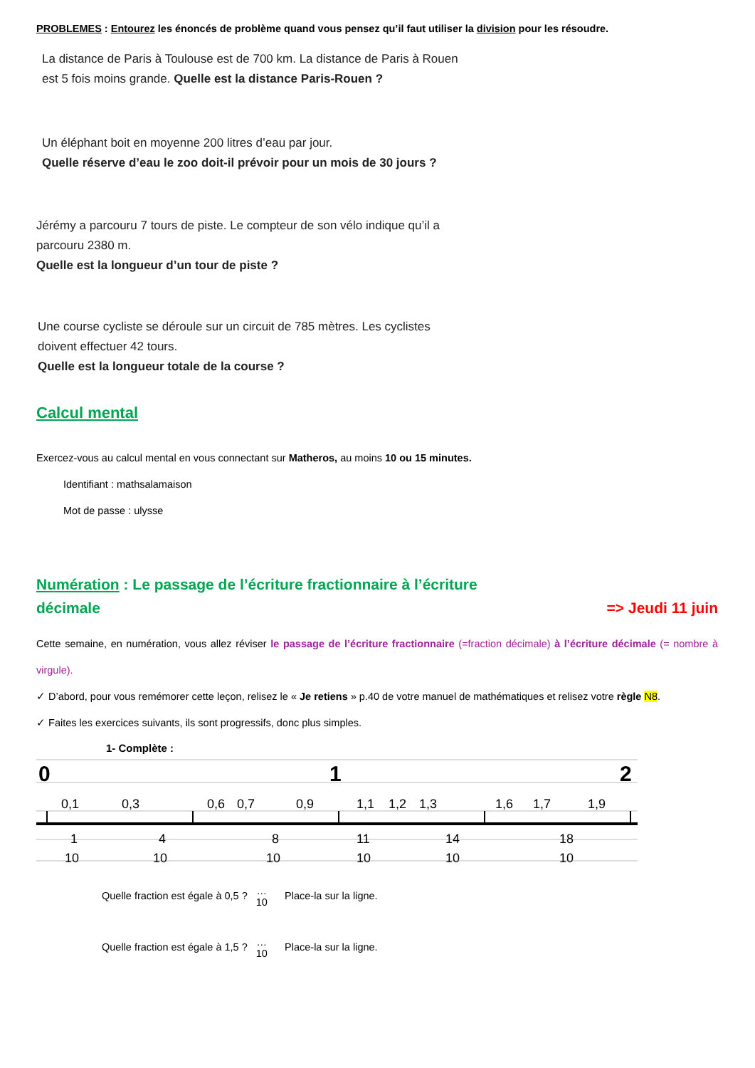PROBLEMES : Entourez les énoncés de problème quand vous pensez qu’il faut utiliser la division pour les résoudre.
La distance de Paris à Toulouse est de 700 km. La distance de Paris à Rouen
est 5 fois moins grande. Quelle est la distance Paris-Rouen ?
Un éléphant boit en moyenne 200 litres d’eau par jour.
Quelle réserve d’eau le zoo doit-il prévoir pour un mois de 30 jours ?
Jérémy a parcouru 7 tours de piste. Le compteur de son vélo indique qu’il a
parcouru 2380 m.
Quelle est la longueur d’un tour de piste ?
Une course cycliste se déroule sur un circuit de 785 mètres. Les cyclistes
doivent effectuer 42 tours.
Quelle est la longueur totale de la course ?
Calcul mental
Exercez-vous au calcul mental en vous connectant sur Matheros, au moins 10 ou 15 minutes.
Identifiant : mathsalamaison
Mot de passe : ulysse
Numération : Le passage de l’écriture fractionnaire à l’écriture
décimale => Jeudi 11 juin
Cette semaine, en numération, vous allez réviser le passage de l’écriture fractionnaire (=fraction décimale) à l’écriture décimale (= nombre à virgule).
✓ D’abord, pour vous remémorer cette leçon, relisez le « Je retiens » p.40 de votre manuel de mathématiques et relisez votre règle N8.
✓ Faites les exercices suivants, ils sont progressifs, donc plus simples.
1- Complète :
0
1
2
0,1
0,3
0,6
0,7
0,9
1,1
1,2
1,3
1,6
1,7
1,9
1
10
4
10
8
10
11
10
14
10
18
10
Quelle fraction est égale à 0,5 ? …
10 Place-la sur la ligne.
Quelle fraction est égale à 1,5 ? …
10 Place-la sur la ligne.